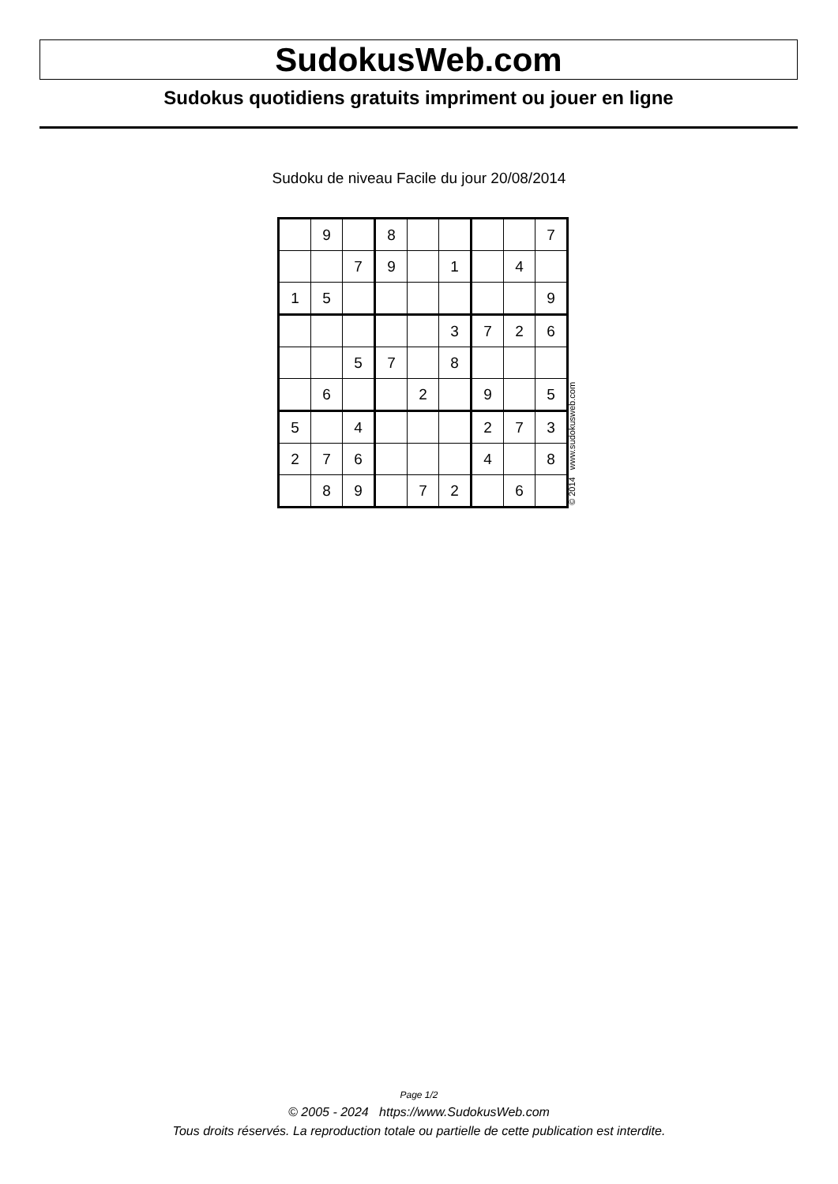SudokusWeb.com
Sudokus quotidiens gratuits impriment ou jouer en ligne
Sudoku de niveau Facile du jour 20/08/2014
| | 9 | | 8 | | | | | 7 |
| | | 7 | 9 | | 1 | | 4 | |
| 1 | 5 | | | | | | | 9 |
| | | | | | 3 | 7 | 2 | 6 |
| | | 5 | 7 | | 8 | | | |
| | 6 | | | 2 | | 9 | | 5 |
| 5 | | 4 | | | | 2 | 7 | 3 |
| 2 | 7 | 6 | | | | 4 | | 8 |
| | 8 | 9 | | 7 | 2 | | 6 | |
© 2014 www.sudokusweb.com
Page 1/2
© 2005 - 2024 https://www.SudokusWeb.com
Tous droits réservés. La reproduction totale ou partielle de cette publication est interdite.